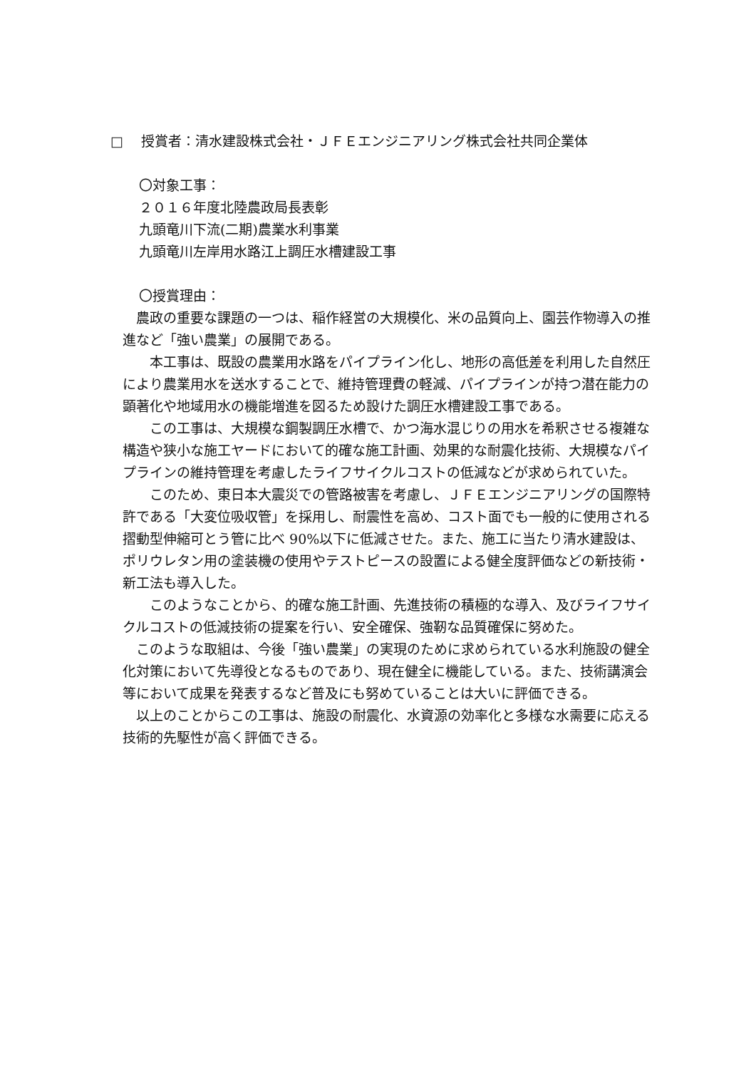□　 授賞者：清水建設株式会社・ＪＦＥエンジニアリング株式会社共同企業体
〇対象工事：
２０１６年度北陸農政局長表彰
九頭竜川下流(二期)農業水利事業
九頭竜川左岸用水路江上調圧水槽建設工事
〇授賞理由：
　農政の重要な課題の一つは、稲作経営の大規模化、米の品質向上、園芸作物導入の推進など「強い農業」の展開である。
　　本工事は、既設の農業用水路をパイプライン化し、地形の高低差を利用した自然圧により農業用水を送水することで、維持管理費の軽減、パイプラインが持つ潜在能力の顕著化や地域用水の機能増進を図るため設けた調圧水槽建設工事である。
　　この工事は、大規模な鋼製調圧水槽で、かつ海水混じりの用水を希釈させる複雑な構造や狭小な施工ヤードにおいて的確な施工計画、効果的な耐震化技術、大規模なパイプラインの維持管理を考慮したライフサイクルコストの低減などが求められていた。
　　このため、東日本大震災での管路被害を考慮し、ＪＦＥエンジニアリングの国際特許である「大変位吸収管」を採用し、耐震性を高め、コスト面でも一般的に使用される摺動型伸縮可とう管に比べ 90%以下に低減させた。また、施工に当たり清水建設は、ポリウレタン用の塗装機の使用やテストピースの設置による健全度評価などの新技術・新工法も導入した。
　　このようなことから、的確な施工計画、先進技術の積極的な導入、及びライフサイクルコストの低減技術の提案を行い、安全確保、強靭な品質確保に努めた。
　このような取組は、今後「強い農業」の実現のために求められている水利施設の健全化対策において先導役となるものであり、現在健全に機能している。また、技術講演会等において成果を発表するなど普及にも努めていることは大いに評価できる。
　以上のことからこの工事は、施設の耐震化、水資源の効率化と多様な水需要に応える技術的先駆性が高く評価できる。